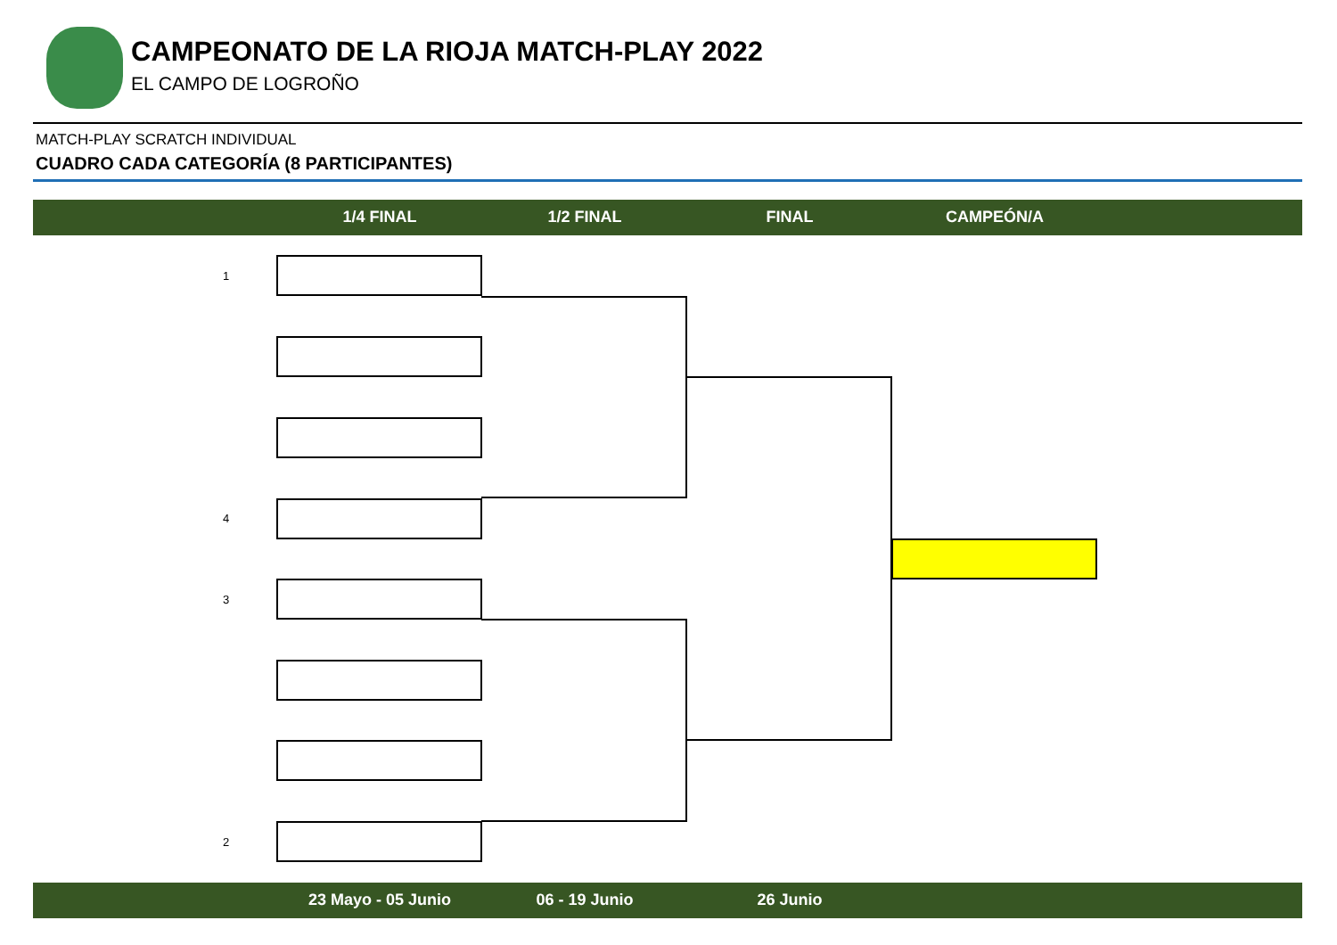CAMPEONATO DE LA RIOJA MATCH-PLAY 2022
EL CAMPO DE LOGROÑO
MATCH-PLAY SCRATCH INDIVIDUAL
CUADRO CADA CATEGORÍA (8 PARTICIPANTES)
1/4 FINAL 1/2 FINAL FINAL CAMPEÓN/A
1
4
3
2
23 Mayo - 05 Junio 06 - 19 Junio 26 Junio